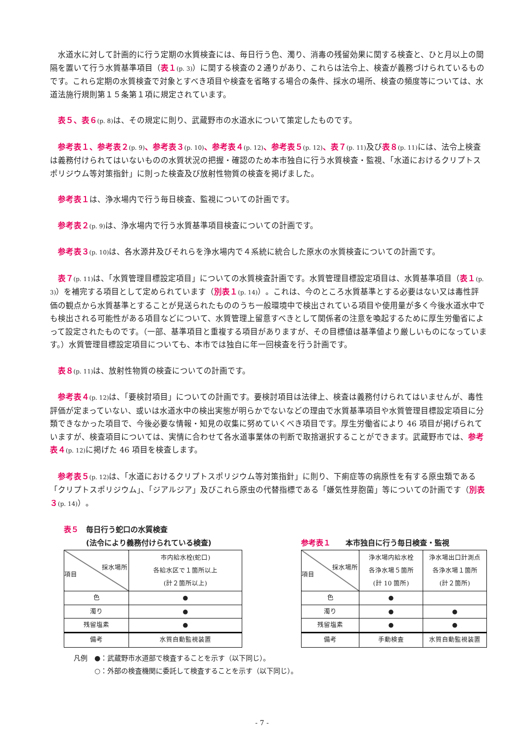水道水に対して計画的に行う定期の水質検査には、毎日行う色、濁り、消毒の残留効果に関する検査と、ひと月以上の間隔を置いて行う水質基準項目（表１(p. 3)）に関する検査の２通りがあり、これらは法令上、検査が義務づけられているものです。これら定期の水質検査で対象とすべき項目や検査を省略する場合の条件、採水の場所、検査の頻度等については、水道法施行規則第１５条第１項に規定されています。
表５、表６(p. 8) は、その規定に則り、武蔵野市の水道水について策定したものです。
参考表１、参考表２(p. 9)、参考表３(p. 10)、参考表４(p. 12)、参考表５(p. 12)、表７(p. 11) 及び表８(p. 11) には、法令上検査は義務付けられてはいないものの水質状況の把握・確認のため本市独自に行う水質検査・監視、「水道におけるクリプトスポリジウム等対策指針」に則った検査及び放射性物質の検査を掲げました。
参考表１は、浄水場内で行う毎日検査、監視についての計画です。
参考表２(p. 9) は、浄水場内で行う水質基準項目検査についての計画です。
参考表３(p. 10) は、各水源井及びそれらを浄水場内で４系統に統合した原水の水質検査についての計画です。
表７(p. 11) は、「水質管理目標設定項目」についての水質検査計画です。水質管理目標設定項目は、水質基準項目（表１(p. 3)）を補完する項目として定められています（別表１(p. 14)）。これは、今のところ水質基準とする必要はない又は毒性評価の観点から水質基準とすることが見送られたもののうち一般環境中で検出されている項目や使用量が多く今後水道水中でも検出される可能性がある項目などについて、水質管理上留意すべきとして関係者の注意を喚起するために厚生労働省によって設定されたものです。（一部、基準項目と重複する項目がありますが、その目標値は基準値より厳しいものになっています。）水質管理目標設定項目についても、本市では独自に年一回検査を行う計画です。
表８(p. 11) は、放射性物質の検査についての計画です。
参考表４(p. 12) は、「要検討項目」についての計画です。要検討項目は法律上、検査は義務付けられてはいませんが、毒性評価が定まっていない、或いは水道水中の検出実態が明らかでないなどの理由で水質基準項目や水質管理目標設定項目に分類できなかった項目で、今後必要な情報・知見の収集に努めていくべき項目です。厚生労働省により 46 項目が掲げられていますが、検査項目については、実情に合わせて各水道事業体の判断で取捨選択することができます。武蔵野市では、参考表４(p. 12) に掲げた 46 項目を検査します。
参考表５(p. 12) は、「水道におけるクリプトスポリジウム等対策指針」に則り、下痢症等の病原性を有する原虫類である「クリプトスポリジウム」、「ジアルジア」及びこれら原虫の代替指標である「嫌気性芽胞菌」等についての計画です（別表３(p. 14)）。
表５　毎日行う蛇口の水質検査
　　　(法令により義務付けられている検査)
| 採水場所 項目 | 市内給水栓(蛇口) 各給水区で１箇所以上 (計２箇所以上) |
| 色 | ● |
| 濁り | ● |
| 残留塩素 | ● |
| 備考 | 水質自動監視装置 |
参考表１　　本市独自に行う毎日検査・監視
| 採水場所 項目 | 浄水場内給水栓 各浄水場５箇所 (計 10 箇所) | 浄水場出口計測点 各浄水場１箇所 (計２箇所) |
| 色 | ● | |
| 濁り | ● | ● |
| 残留塩素 | ● | ● |
| 備考 | 手動検査 | 水質自動監視装置 |
凡例　●：武蔵野市水道部で検査することを示す（以下同じ）。
　　　○：外部の検査機関に委託して検査することを示す（以下同じ）。
- 7 -